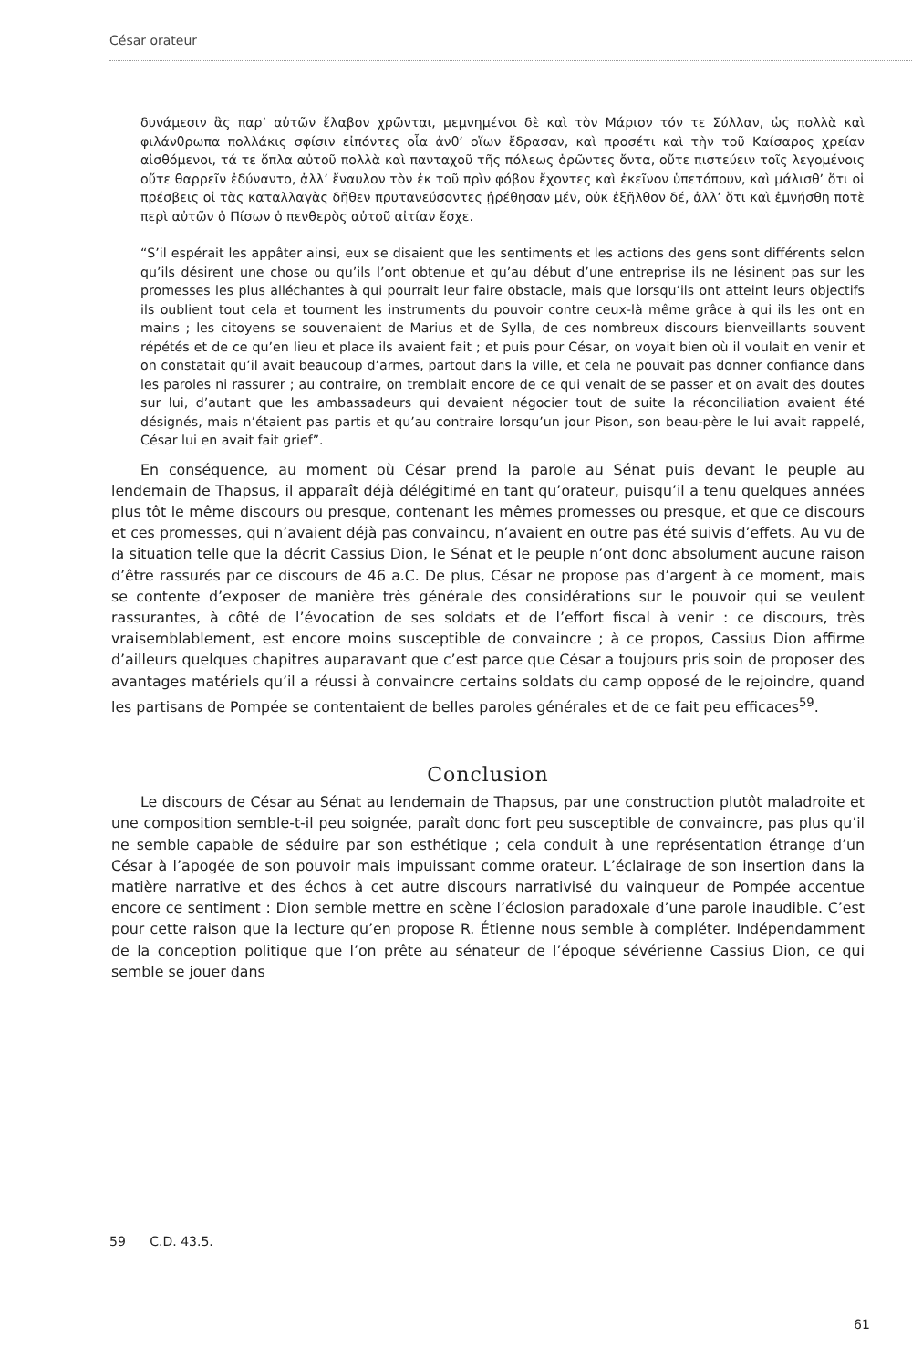César orateur
δυνάμεσιν ἃς παρ’ αὐτῶν ἔλαβον χρῶνται, μεμνημένοι δὲ καὶ τὸν Μάριον τόν τε Σύλλαν, ὡς πολλὰ καὶ φιλάνθρωπα πολλάκις σφίσιν εἰπόντες οἷα ἀνθ’ οἵων ἔδρασαν, καὶ προσέτι καὶ τὴν τοῦ Καίσαρος χρείαν αἰσθόμενοι, τά τε ὅπλα αὐτοῦ πολλὰ καὶ πανταχοῦ τῆς πόλεως ὁρῶντες ὄντα, οὔτε πιστεύειν τοῖς λεγομένοις οὔτε θαρρεῖν ἐδύναντο, ἀλλ’ ἔναυλον τὸν ἐκ τοῦ πρὶν φόβον ἔχοντες καὶ ἐκεῖνον ὑπετόπουν, καὶ μάλισθ’ ὅτι οἱ πρέσβεις οἱ τὰς καταλλαγὰς δῆθεν πρυτανεύσοντες ᾐρέθησαν μέν, οὐκ ἐξῆλθον δέ, ἀλλ’ ὅτι καὶ ἐμνήσθη ποτὲ περὶ αὐτῶν ὁ Πίσων ὁ πενθερὸς αὐτοῦ αἰτίαν ἔσχε.
“S’il espérait les appâter ainsi, eux se disaient que les sentiments et les actions des gens sont différents selon qu’ils désirent une chose ou qu’ils l’ont obtenue et qu’au début d’une entreprise ils ne lésinent pas sur les promesses les plus alléchantes à qui pourrait leur faire obstacle, mais que lorsqu’ils ont atteint leurs objectifs ils oublient tout cela et tournent les instruments du pouvoir contre ceux-là même grâce à qui ils les ont en mains ; les citoyens se souvenaient de Marius et de Sylla, de ces nombreux discours bienveillants souvent répétés et de ce qu’en lieu et place ils avaient fait ; et puis pour César, on voyait bien où il voulait en venir et on constatait qu’il avait beaucoup d’armes, partout dans la ville, et cela ne pouvait pas donner confiance dans les paroles ni rassurer ; au contraire, on tremblait encore de ce qui venait de se passer et on avait des doutes sur lui, d’autant que les ambassadeurs qui devaient négocier tout de suite la réconciliation avaient été désignés, mais n’étaient pas partis et qu’au contraire lorsqu’un jour Pison, son beau-père le lui avait rappelé, César lui en avait fait grief”.
En conséquence, au moment où César prend la parole au Sénat puis devant le peuple au lendemain de Thapsus, il apparaît déjà délégitimé en tant qu’orateur, puisqu’il a tenu quelques années plus tôt le même discours ou presque, contenant les mêmes promesses ou presque, et que ce discours et ces promesses, qui n’avaient déjà pas convaincu, n’avaient en outre pas été suivis d’effets. Au vu de la situation telle que la décrit Cassius Dion, le Sénat et le peuple n’ont donc absolument aucune raison d’être rassurés par ce discours de 46 a.C. De plus, César ne propose pas d’argent à ce moment, mais se contente d’exposer de manière très générale des considérations sur le pouvoir qui se veulent rassurantes, à côté de l’évocation de ses soldats et de l’effort fiscal à venir : ce discours, très vraisemblablement, est encore moins susceptible de convaincre ; à ce propos, Cassius Dion affirme d’ailleurs quelques chapitres auparavant que c’est parce que César a toujours pris soin de proposer des avantages matériels qu’il a réussi à convaincre certains soldats du camp opposé de le rejoindre, quand les partisans de Pompée se contentaient de belles paroles générales et de ce fait peu efficaces<sup>59</sup>.
Conclusion
Le discours de César au Sénat au lendemain de Thapsus, par une construction plutôt maladroite et une composition semble-t-il peu soignée, paraît donc fort peu susceptible de convaincre, pas plus qu’il ne semble capable de séduire par son esthétique ; cela conduit à une représentation étrange d’un César à l’apogée de son pouvoir mais impuissant comme orateur. L’éclairage de son insertion dans la matière narrative et des échos à cet autre discours narrativisé du vainqueur de Pompée accentue encore ce sentiment : Dion semble mettre en scène l’éclosion paradoxale d’une parole inaudible. C’est pour cette raison que la lecture qu’en propose R. Étienne nous semble à compléter. Indépendamment de la conception politique que l’on prête au sénateur de l’époque sévérienne Cassius Dion, ce qui semble se jouer dans
59 C.D. 43.5.
61